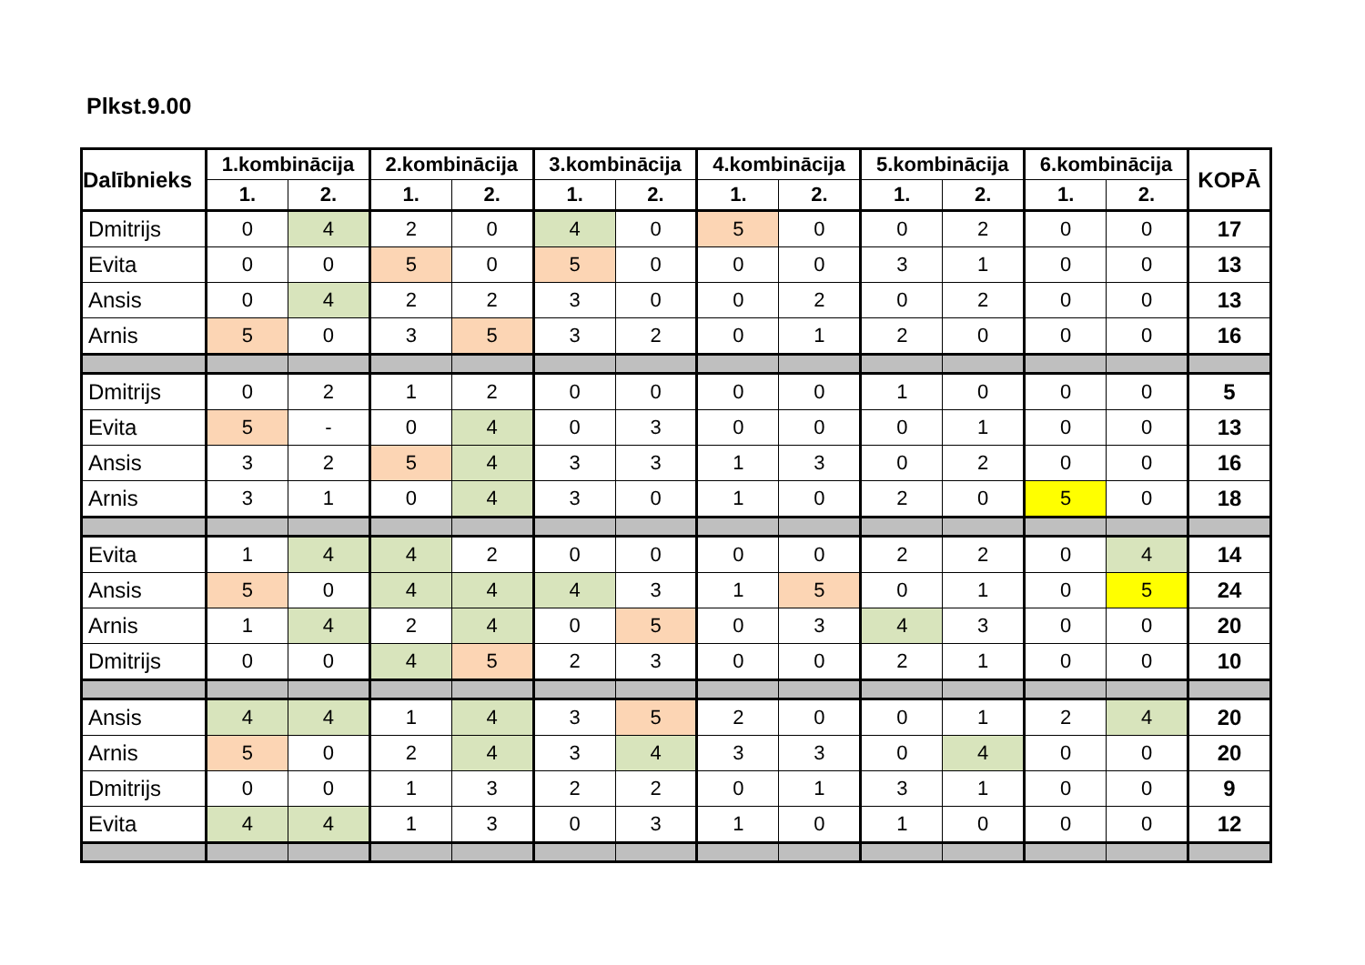Plkst.9.00
| Dalībnieks | 1.kombinācija | | 2.kombinācija | | 3.kombinācija | | 4.kombinācija | | 5.kombinācija | | 6.kombinācija | | KOPĀ |
| --- | --- | --- | --- | --- | --- | --- | --- | --- | --- | --- | --- | --- | --- |
| | 1. | 2. | 1. | 2. | 1. | 2. | 1. | 2. | 1. | 2. | 1. | 2. | |
| Dmitrijs | 0 | 4 | 2 | 0 | 4 | 0 | 5 | 0 | 0 | 2 | 0 | 0 | 17 |
| Evita | 0 | 0 | 5 | 0 | 5 | 0 | 0 | 0 | 3 | 1 | 0 | 0 | 13 |
| Ansis | 0 | 4 | 2 | 2 | 3 | 0 | 0 | 2 | 0 | 2 | 0 | 0 | 13 |
| Arnis | 5 | 0 | 3 | 5 | 3 | 2 | 0 | 1 | 2 | 0 | 0 | 0 | 16 |
| Dmitrijs | 0 | 2 | 1 | 2 | 0 | 0 | 0 | 0 | 1 | 0 | 0 | 0 | 5 |
| Evita | 5 | - | 0 | 4 | 0 | 3 | 0 | 0 | 0 | 1 | 0 | 0 | 13 |
| Ansis | 3 | 2 | 5 | 4 | 3 | 3 | 1 | 3 | 0 | 2 | 0 | 0 | 16 |
| Arnis | 3 | 1 | 0 | 4 | 3 | 0 | 1 | 0 | 2 | 0 | 5 | 0 | 18 |
| Evita | 1 | 4 | 4 | 2 | 0 | 0 | 0 | 0 | 2 | 2 | 0 | 4 | 14 |
| Ansis | 5 | 0 | 4 | 4 | 4 | 3 | 1 | 5 | 0 | 1 | 0 | 5 | 24 |
| Arnis | 1 | 4 | 2 | 4 | 0 | 5 | 0 | 3 | 4 | 3 | 0 | 0 | 20 |
| Dmitrijs | 0 | 0 | 4 | 5 | 2 | 3 | 0 | 0 | 2 | 1 | 0 | 0 | 10 |
| Ansis | 4 | 4 | 1 | 4 | 3 | 5 | 2 | 0 | 0 | 1 | 2 | 4 | 20 |
| Arnis | 5 | 0 | 2 | 4 | 3 | 4 | 3 | 3 | 0 | 4 | 0 | 0 | 20 |
| Dmitrijs | 0 | 0 | 1 | 3 | 2 | 2 | 0 | 1 | 3 | 1 | 0 | 0 | 9 |
| Evita | 4 | 4 | 1 | 3 | 0 | 3 | 1 | 0 | 1 | 0 | 0 | 0 | 12 |